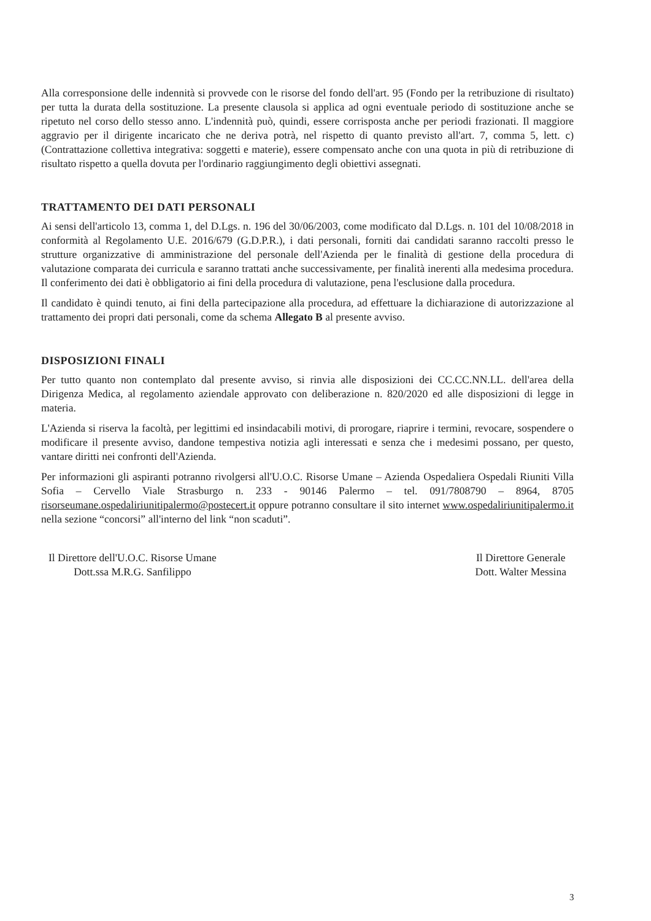Alla corresponsione delle indennità si provvede con le risorse del fondo dell'art. 95 (Fondo per la retribuzione di risultato) per tutta la durata della sostituzione. La presente clausola si applica ad ogni eventuale periodo di sostituzione anche se ripetuto nel corso dello stesso anno. L'indennità può, quindi, essere corrisposta anche per periodi frazionati. Il maggiore aggravio per il dirigente incaricato che ne deriva potrà, nel rispetto di quanto previsto all'art. 7, comma 5, lett. c) (Contrattazione collettiva integrativa: soggetti e materie), essere compensato anche con una quota in più di retribuzione di risultato rispetto a quella dovuta per l'ordinario raggiungimento degli obiettivi assegnati.
TRATTAMENTO DEI DATI PERSONALI
Ai sensi dell'articolo 13, comma 1, del D.Lgs. n. 196 del 30/06/2003, come modificato dal D.Lgs. n. 101 del 10/08/2018 in conformità al Regolamento U.E. 2016/679 (G.D.P.R.), i dati personali, forniti dai candidati saranno raccolti presso le strutture organizzative di amministrazione del personale dell'Azienda per le finalità di gestione della procedura di valutazione comparata dei curricula e saranno trattati anche successivamente, per finalità inerenti alla medesima procedura. Il conferimento dei dati è obbligatorio ai fini della procedura di valutazione, pena l'esclusione dalla procedura.
Il candidato è quindi tenuto, ai fini della partecipazione alla procedura, ad effettuare la dichiarazione di autorizzazione al trattamento dei propri dati personali, come da schema Allegato B al presente avviso.
DISPOSIZIONI FINALI
Per tutto quanto non contemplato dal presente avviso, si rinvia alle disposizioni dei CC.CC.NN.LL. dell'area della Dirigenza Medica, al regolamento aziendale approvato con deliberazione n. 820/2020 ed alle disposizioni di legge in materia.
L'Azienda si riserva la facoltà, per legittimi ed insindacabili motivi, di prorogare, riaprire i termini, revocare, sospendere o modificare il presente avviso, dandone tempestiva notizia agli interessati e senza che i medesimi possano, per questo, vantare diritti nei confronti dell'Azienda.
Per informazioni gli aspiranti potranno rivolgersi all'U.O.C. Risorse Umane – Azienda Ospedaliera Ospedali Riuniti Villa Sofia – Cervello Viale Strasburgo n. 233 - 90146 Palermo – tel. 091/7808790 – 8964, 8705 risorseumane.ospedaliriunitipalermo@postecert.it oppure potranno consultare il sito internet www.ospedaliriunitipalermo.it nella sezione “concorsi” all'interno del link “non scaduti”.
Il Direttore dell'U.O.C. Risorse Umane
Dott.ssa M.R.G. Sanfilippo
Il Direttore Generale
Dott. Walter Messina
3